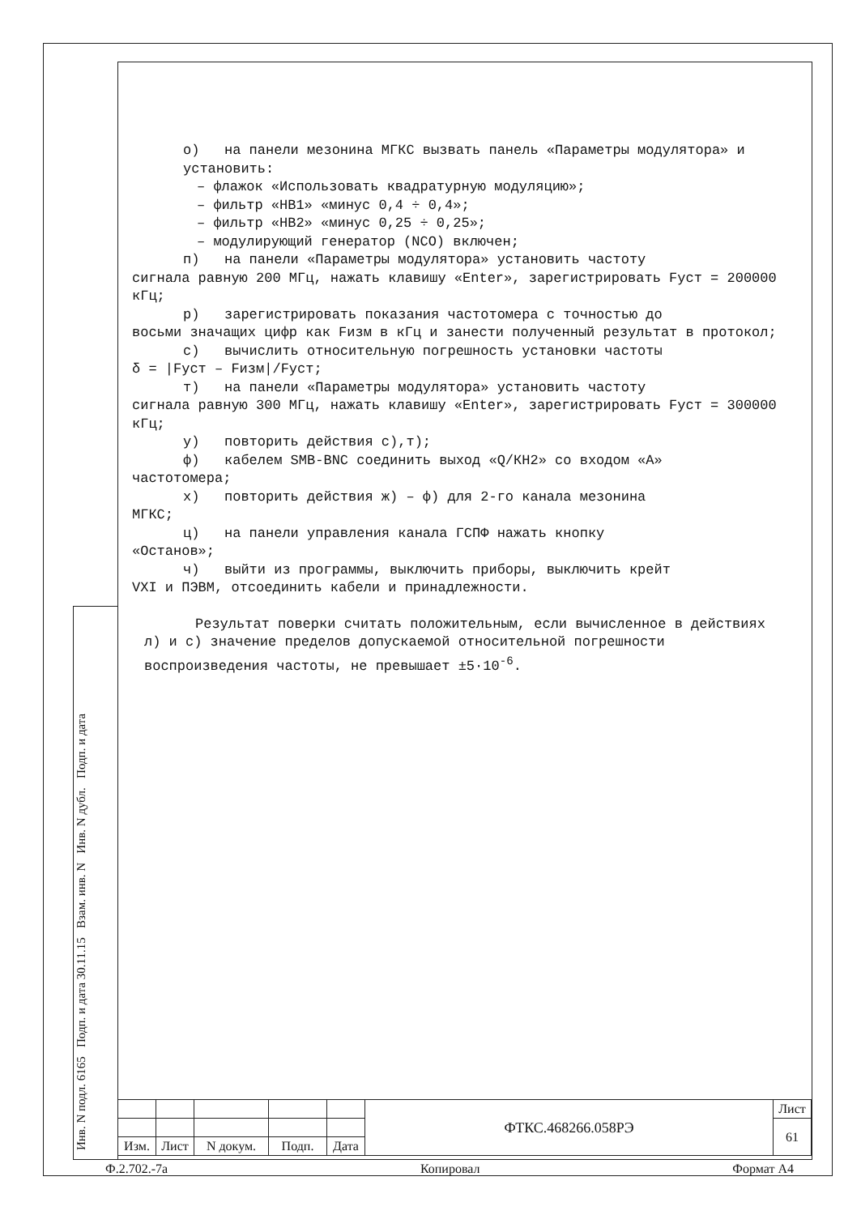о) на панели мезонина МГКС вызвать панель «Параметры модулятора» и установить:
– флажок «Использовать квадратурную модуляцию»;
– фильтр «НВ1» «минус 0,4 ÷ 0,4»;
– фильтр «НВ2» «минус 0,25 ÷ 0,25»;
– модулирующий генератор (NCO) включен;
п) на панели «Параметры модулятора» установить частоту
сигнала равную 200 МГц, нажать клавишу «Enter», зарегистрировать Fуст = 200000 кГц;
р) зарегистрировать показания частотомера с точностью до
восьми значащих цифр как Fизм в кГц и занести полученный результат в протокол;
с) вычислить относительную погрешность установки частоты
δ = |Fуст – Fизм|/Fуст;
т) на панели «Параметры модулятора» установить частоту
сигнала равную 300 МГц, нажать клавишу «Enter», зарегистрировать Fуст = 300000 кГц;
у) повторить действия с),т);
ф) кабелем SMB-BNC соединить выход «Q/КН2» со входом «А»
частотомера;
х) повторить действия ж) – ф) для 2-го канала мезонина
МГКС;
ц) на панели управления канала ГСПФ нажать кнопку
«Останов»;
ч) выйти из программы, выключить приборы, выключить крейт
VXI и ПЭВМ, отсоединить кабели и принадлежности.
Результат поверки считать положительным, если вычисленное в действиях л) и с) значение пределов допускаемой относительной погрешности воспроизведения частоты, не превышает ±5·10<sup>-6</sup>.
Инв. N подл. 6165 Подп. и дата 30.11.15 Взам. инв. N Инв. N дубл. Подп. и дата
| | | | | | ФТКС.468266.058РЭ | Лист |
| | | | | | | 61 |
| Изм. | Лист | N докум. | Подп. | Дата | | |
Ф.2.702.-7а Копировал Формат А4